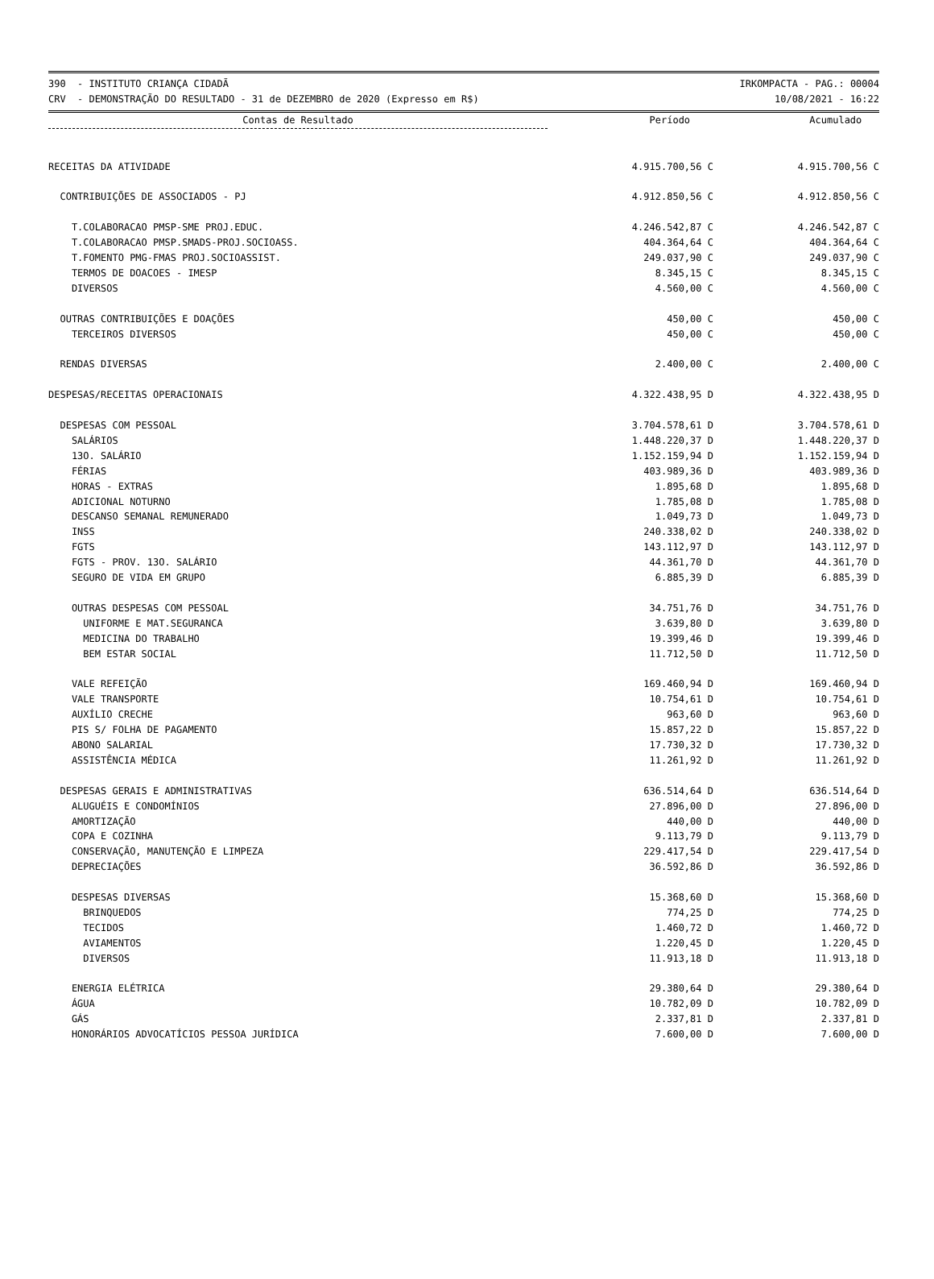390 - INSTITUTO CRIANÇA CIDADÃ
CRV - DEMONSTRAÇÃO DO RESULTADO - 31 de DEZEMBRO de 2020 (Expresso em R$)
IRKOMPACTA - PAG.: 00004
10/08/2021 - 16:22
| Contas de Resultado | Período | Acumulado |
| --- | --- | --- |
| RECEITAS DA ATIVIDADE | 4.915.700,56 C | 4.915.700,56 C |
| CONTRIBUIÇÕES DE ASSOCIADOS - PJ | 4.912.850,56 C | 4.912.850,56 C |
| T.COLABORACAO PMSP-SME PROJ.EDUC. | 4.246.542,87 C | 4.246.542,87 C |
| T.COLABORACAO PMSP.SMADS-PROJ.SOCIOASS. | 404.364,64 C | 404.364,64 C |
| T.FOMENTO PMG-FMAS PROJ.SOCIOASSIST. | 249.037,90 C | 249.037,90 C |
| TERMOS DE DOACOES - IMESP | 8.345,15 C | 8.345,15 C |
| DIVERSOS | 4.560,00 C | 4.560,00 C |
| OUTRAS CONTRIBUIÇÕES E DOAÇÕES | 450,00 C | 450,00 C |
| TERCEIROS DIVERSOS | 450,00 C | 450,00 C |
| RENDAS DIVERSAS | 2.400,00 C | 2.400,00 C |
| DESPESAS/RECEITAS OPERACIONAIS | 4.322.438,95 D | 4.322.438,95 D |
| DESPESAS COM PESSOAL | 3.704.578,61 D | 3.704.578,61 D |
| SALÁRIOS | 1.448.220,37 D | 1.448.220,37 D |
| 13O. SALÁRIO | 1.152.159,94 D | 1.152.159,94 D |
| FÉRIAS | 403.989,36 D | 403.989,36 D |
| HORAS - EXTRAS | 1.895,68 D | 1.895,68 D |
| ADICIONAL NOTURNO | 1.785,08 D | 1.785,08 D |
| DESCANSO SEMANAL REMUNERADO | 1.049,73 D | 1.049,73 D |
| INSS | 240.338,02 D | 240.338,02 D |
| FGTS | 143.112,97 D | 143.112,97 D |
| FGTS - PROV. 13O. SALÁRIO | 44.361,70 D | 44.361,70 D |
| SEGURO DE VIDA EM GRUPO | 6.885,39 D | 6.885,39 D |
| OUTRAS DESPESAS COM PESSOAL | 34.751,76 D | 34.751,76 D |
| UNIFORME E MAT.SEGURANCA | 3.639,80 D | 3.639,80 D |
| MEDICINA DO TRABALHO | 19.399,46 D | 19.399,46 D |
| BEM ESTAR SOCIAL | 11.712,50 D | 11.712,50 D |
| VALE REFEIÇÃO | 169.460,94 D | 169.460,94 D |
| VALE TRANSPORTE | 10.754,61 D | 10.754,61 D |
| AUXÍLIO CRECHE | 963,60 D | 963,60 D |
| PIS S/ FOLHA DE PAGAMENTO | 15.857,22 D | 15.857,22 D |
| ABONO SALARIAL | 17.730,32 D | 17.730,32 D |
| ASSISTÊNCIA MÉDICA | 11.261,92 D | 11.261,92 D |
| DESPESAS GERAIS E ADMINISTRATIVAS | 636.514,64 D | 636.514,64 D |
| ALUGUÉIS E CONDOMÍNIOS | 27.896,00 D | 27.896,00 D |
| AMORTIZAÇÃO | 440,00 D | 440,00 D |
| COPA E COZINHA | 9.113,79 D | 9.113,79 D |
| CONSERVAÇÃO, MANUTENÇÃO E LIMPEZA | 229.417,54 D | 229.417,54 D |
| DEPRECIAÇÕES | 36.592,86 D | 36.592,86 D |
| DESPESAS DIVERSAS | 15.368,60 D | 15.368,60 D |
| BRINQUEDOS | 774,25 D | 774,25 D |
| TECIDOS | 1.460,72 D | 1.460,72 D |
| AVIAMENTOS | 1.220,45 D | 1.220,45 D |
| DIVERSOS | 11.913,18 D | 11.913,18 D |
| ENERGIA ELÉTRICA | 29.380,64 D | 29.380,64 D |
| ÁGUA | 10.782,09 D | 10.782,09 D |
| GÁS | 2.337,81 D | 2.337,81 D |
| HONORÁRIOS ADVOCATÍCIOS PESSOA JURÍDICA | 7.600,00 D | 7.600,00 D |